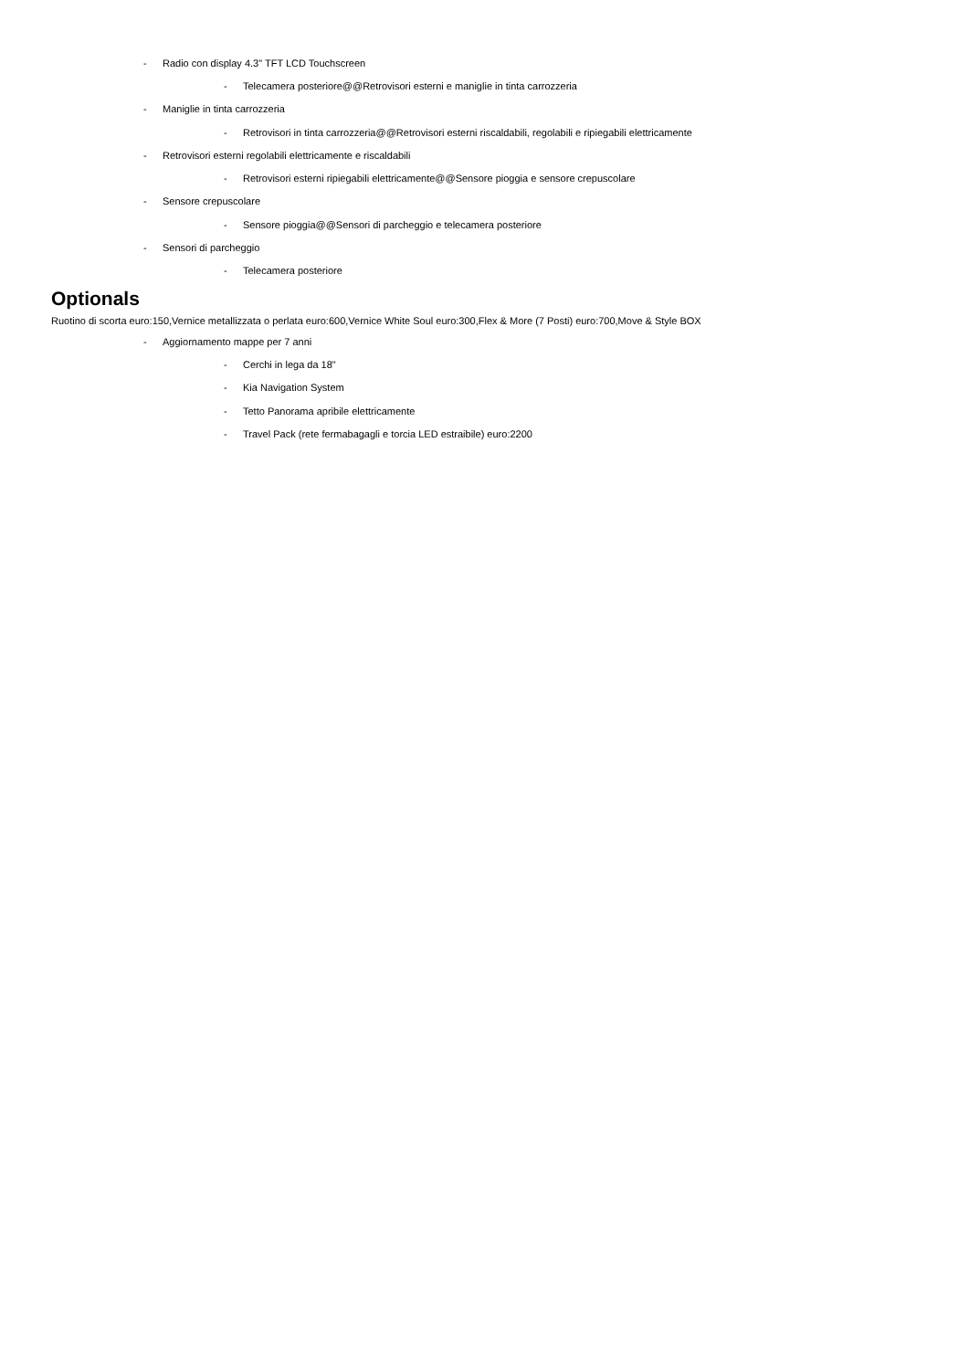- Radio con display 4.3" TFT LCD Touchscreen
- Telecamera posteriore@@Retrovisori esterni e maniglie in tinta carrozzeria
- Maniglie in tinta carrozzeria
- Retrovisori in tinta carrozzeria@@Retrovisori esterni riscaldabili, regolabili e ripiegabili elettricamente
- Retrovisori esterni regolabili elettricamente e riscaldabili
- Retrovisori esterni ripiegabili elettricamente@@Sensore pioggia e sensore crepuscolare
- Sensore crepuscolare
- Sensore pioggia@@Sensori di parcheggio e telecamera posteriore
- Sensori di parcheggio
- Telecamera posteriore
Optionals
Ruotino di scorta euro:150,Vernice metallizzata o perlata euro:600,Vernice White Soul euro:300,Flex & More (7 Posti) euro:700,Move & Style BOX
- Aggiornamento mappe per 7 anni
- Cerchi in lega da 18"
- Kia Navigation System
- Tetto Panorama apribile elettricamente
- Travel Pack (rete fermabagagli e torcia LED estraibile) euro:2200